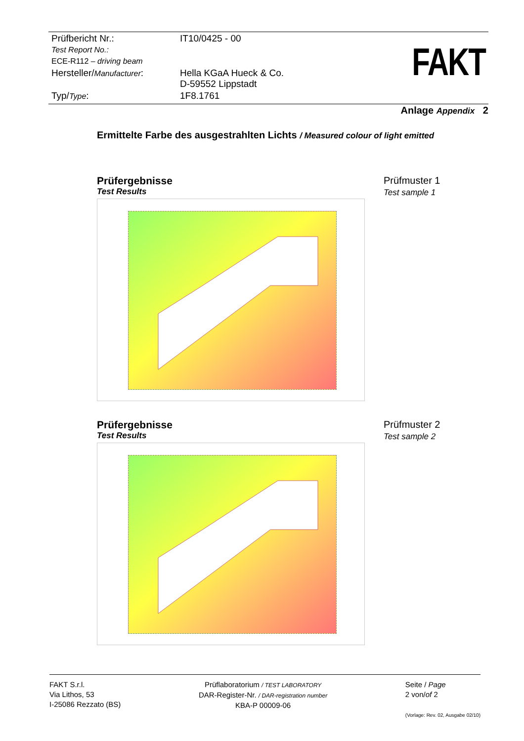| Prüfbericht Nr.: Test Report No.: ECE-R112 – driving beam | IT10/0425 - 00 |
| Hersteller/ Manufacturer : | Hella KGaA Hueck & Co. D-59552 Lippstadt |
| Typ/ Type : | 1F8.1761 |
FAKT
Anlage Appendix 2
Ermittelte Farbe des ausgestrahlten Lichts / Measured colour of light emitted
Prüfergebnisse
Test Results
Prüfmuster 1
Test sample 1
Prüfergebnisse
Test Results
Prüfmuster 2
Test sample 2
FAKT S.r.l.
Via Lithos, 53
I-25086 Rezzato (BS)
Prüflaboratorium / TEST LABORATORY
DAR-Register-Nr. / DAR-registration number
KBA-P 00009-06
Seite / Page
2 von/of 2
(Vorlage: Rev. 02, Ausgabe 02/10)